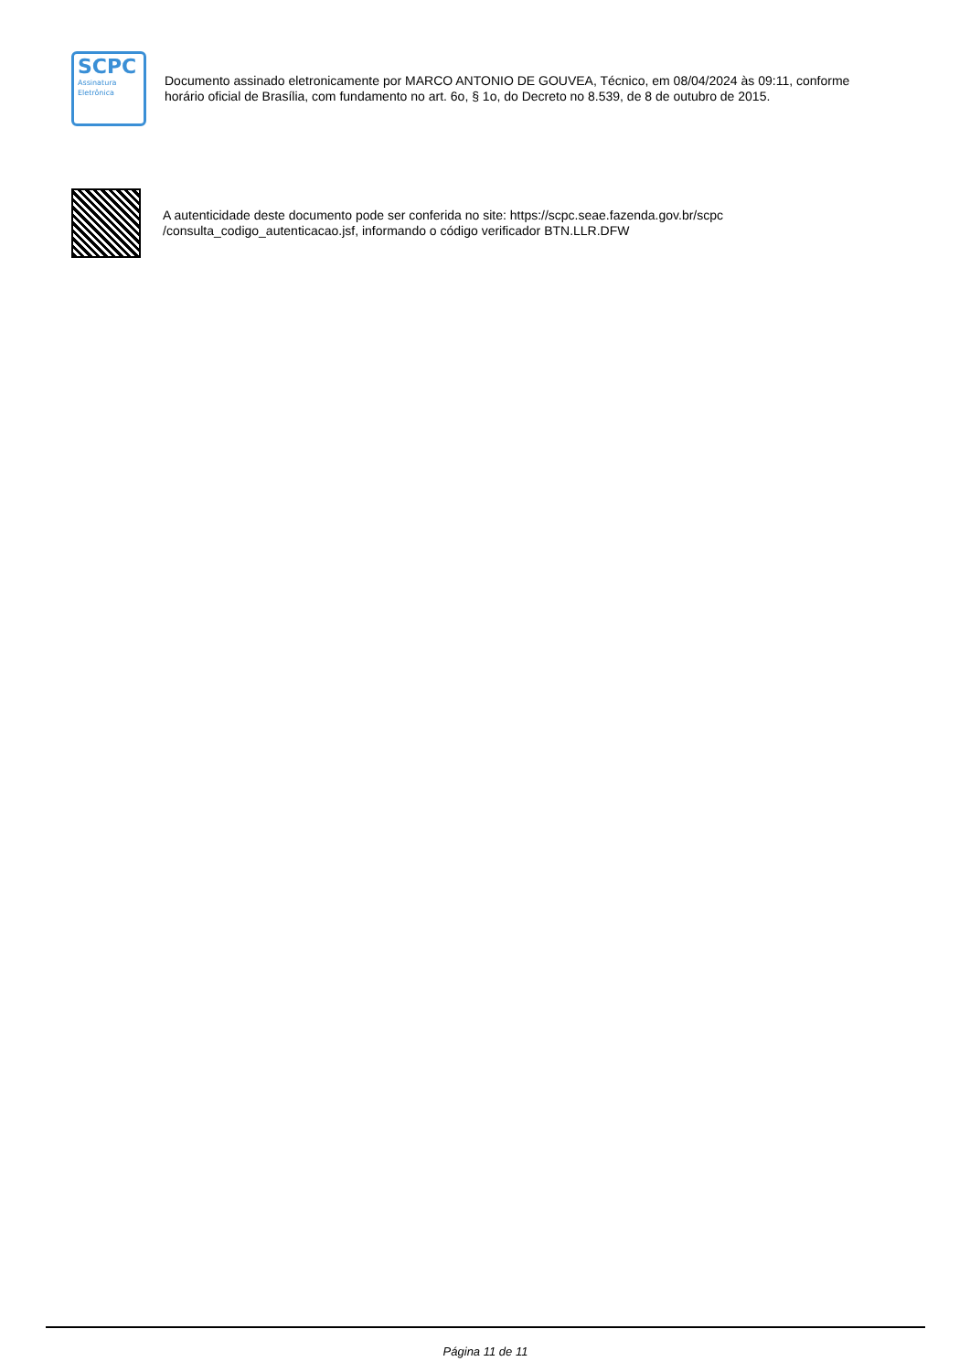SCPC
Assinatura
Eletrônica
Documento assinado eletronicamente por MARCO ANTONIO DE GOUVEA, Técnico, em 08/04/2024 às 09:11, conforme
horário oficial de Brasília, com fundamento no art. 6o, § 1o, do Decreto no 8.539, de 8 de outubro de 2015.
A autenticidade deste documento pode ser conferida no site: https://scpc.seae.fazenda.gov.br/scpc
/consulta_codigo_autenticacao.jsf, informando o código verificador BTN.LLR.DFW
Página 11 de 11